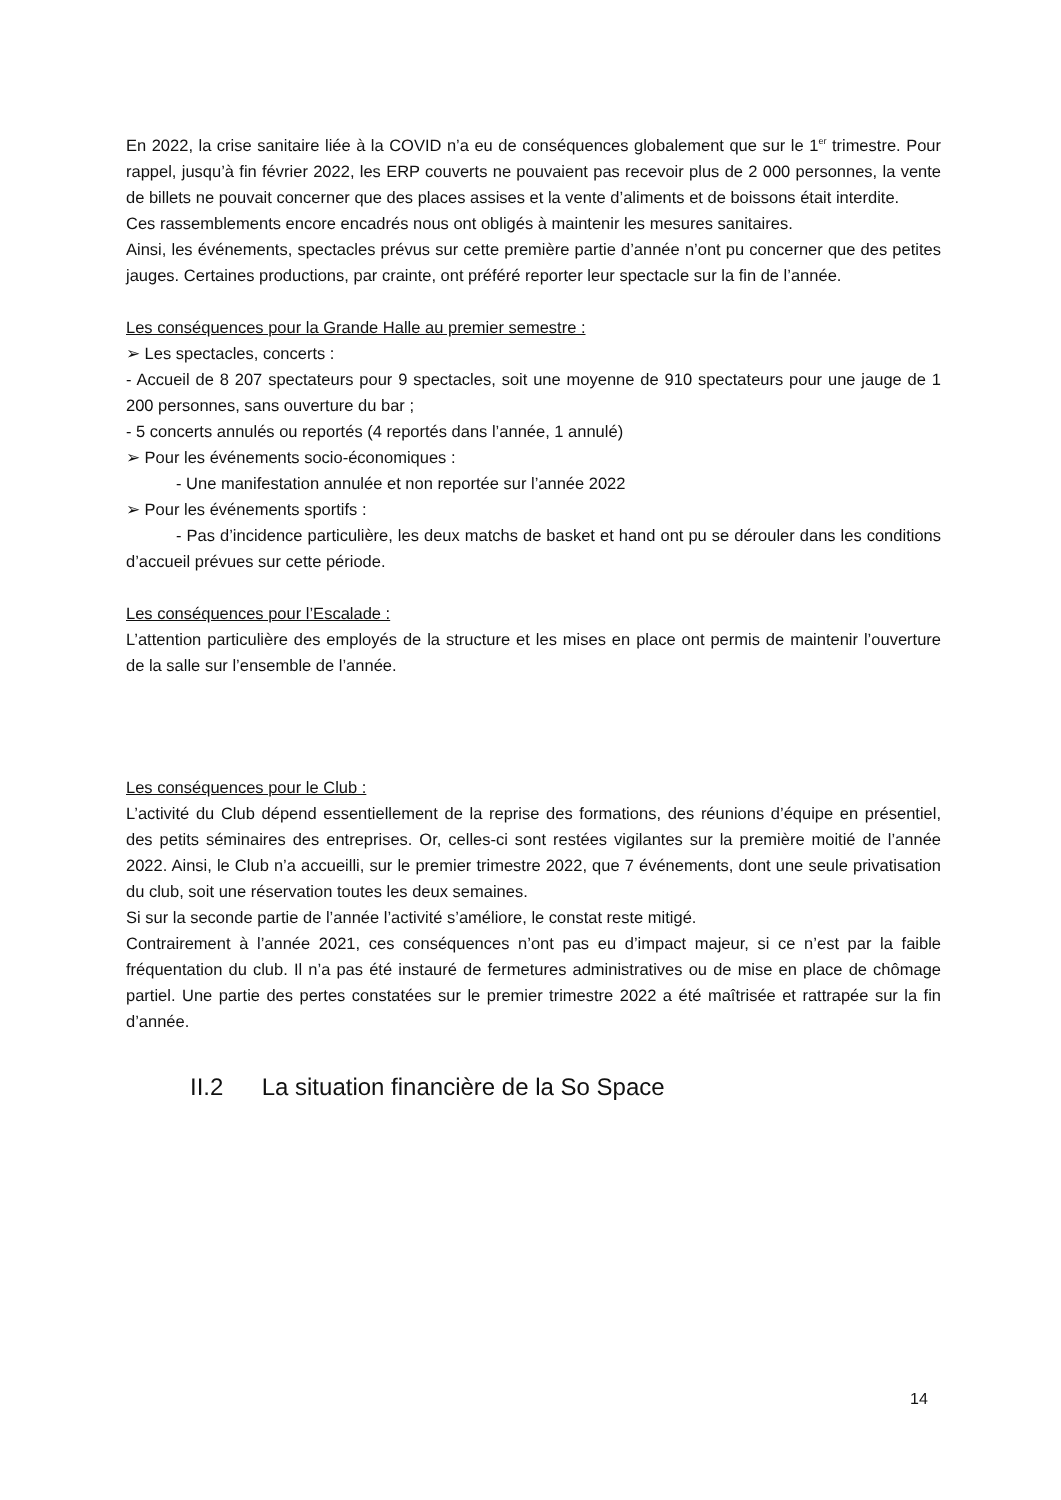En 2022, la crise sanitaire liée à la COVID n’a eu de conséquences globalement que sur le 1<sup>er</sup> trimestre. Pour rappel, jusqu’à fin février 2022, les ERP couverts ne pouvaient pas recevoir plus de 2 000 personnes, la vente de billets ne pouvait concerner que des places assises et la vente d’aliments et de boissons était interdite.
Ces rassemblements encore encadrés nous ont obligés à maintenir les mesures sanitaires.
Ainsi, les événements, spectacles prévus sur cette première partie d’année n’ont pu concerner que des petites jauges. Certaines productions, par crainte, ont préféré reporter leur spectacle sur la fin de l’année.
Les conséquences pour la Grande Halle au premier semestre :
➢ Les spectacles, concerts :
- Accueil de 8 207 spectateurs pour 9 spectacles, soit une moyenne de 910 spectateurs pour une jauge de 1 200 personnes, sans ouverture du bar ;
- 5 concerts annulés ou reportés (4 reportés dans l’année, 1 annulé)
➢ Pour les événements socio-économiques :
- Une manifestation annulée et non reportée sur l’année 2022
➢ Pour les événements sportifs :
- Pas d’incidence particulière, les deux matchs de basket et hand ont pu se dérouler dans les conditions d’accueil prévues sur cette période.
Les conséquences pour l’Escalade :
L’attention particulière des employés de la structure et les mises en place ont permis de maintenir l’ouverture de la salle sur l’ensemble de l’année.
Les conséquences pour le Club :
L’activité du Club dépend essentiellement de la reprise des formations, des réunions d’équipe en présentiel, des petits séminaires des entreprises. Or, celles-ci sont restées vigilantes sur la première moitié de l’année 2022. Ainsi, le Club n’a accueilli, sur le premier trimestre 2022, que 7 événements, dont une seule privatisation du club, soit une réservation toutes les deux semaines.
Si sur la seconde partie de l’année l’activité s’améliore, le constat reste mitigé.
Contrairement à l’année 2021, ces conséquences n’ont pas eu d’impact majeur, si ce n’est par la faible fréquentation du club. Il n’a pas été instauré de fermetures administratives ou de mise en place de chômage partiel. Une partie des pertes constatées sur le premier trimestre 2022 a été maîtrisée et rattrapée sur la fin d’année.
II.2 La situation financière de la So Space
14